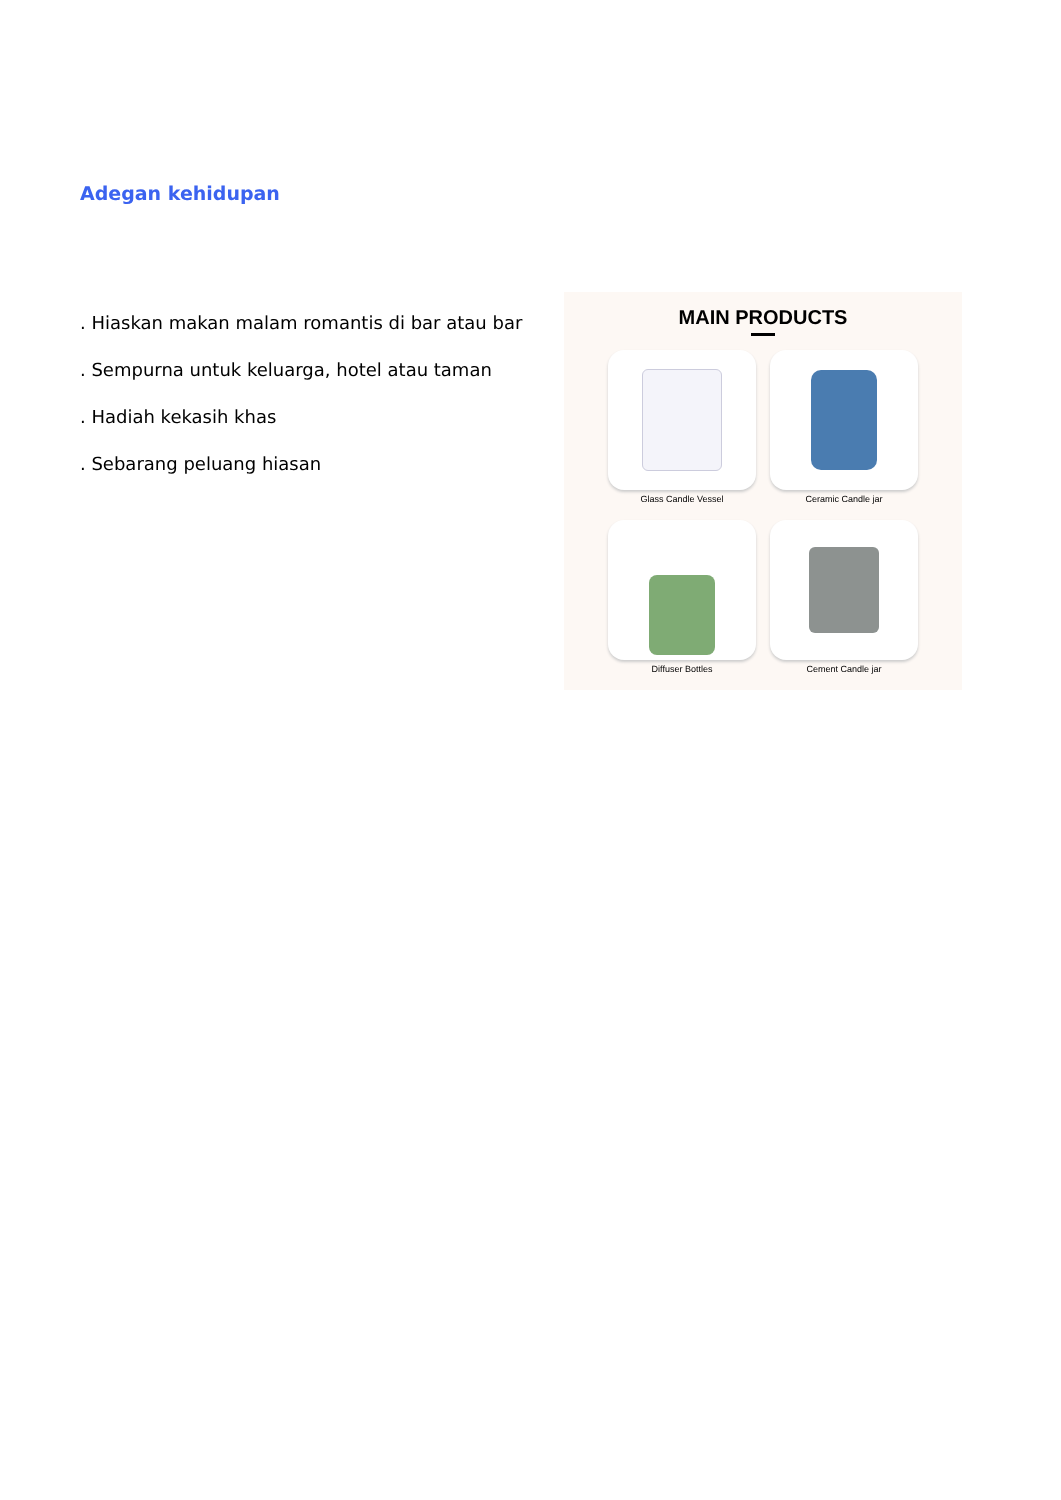Adegan kehidupan
. Hiaskan makan malam romantis di bar atau bar
. Sempurna untuk keluarga, hotel atau taman
. Hadiah kekasih khas
. Sebarang peluang hiasan
MAIN PRODUCTS
Glass Candle Vessel
Ceramic Candle jar
Diffuser Bottles
Cement Candle jar